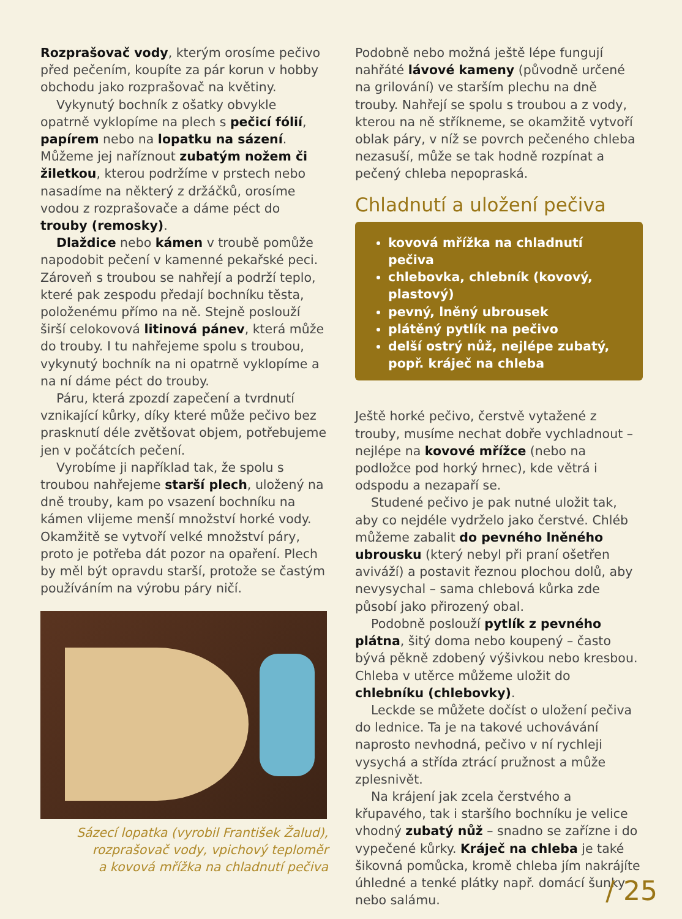Rozprašovač vody, kterým orosíme pečivo před pečením, koupíte za pár korun v hobby obchodu jako rozprašovač na květiny.
Vykynutý bochník z ošatky obvykle opatrně vyklopíme na plech s pečicí fólií, papírem nebo na lopatku na sázení. Můžeme jej naříznout zubatým nožem či žiletkou, kterou podržíme v prstech nebo nasadíme na některý z držáčků, orosíme vodou z rozprašovače a dáme péct do trouby (remosky).
Dlaždice nebo kámen v troubě pomůže napodobit pečení v kamenné pekařské peci. Zároveň s troubou se nahřejí a podrží teplo, které pak zespodu předají bochníku těsta, položenému přímo na ně. Stejně poslouží širší celokovová litinová pánev, která může do trouby. I tu nahřejeme spolu s troubou, vykynutý bochník na ni opatrně vyklopíme a na ní dáme péct do trouby.
Páru, která zpozdí zapečení a tvrdnutí vznikající kůrky, díky které může pečivo bez prasknutí déle zvětšovat objem, potřebujeme jen v počátcích pečení.
Vyrobíme ji například tak, že spolu s troubou nahřejeme starší plech, uložený na dně trouby, kam po vsazení bochníku na kámen vlijeme menší množství horké vody. Okamžitě se vytvoří velké množství páry, proto je potřeba dát pozor na opaření. Plech by měl být opravdu starší, protože se častým používáním na výrobu páry ničí.
Sázecí lopatka (vyrobil František Žalud),
rozprašovač vody, vpichový teploměr
a kovová mřížka na chladnutí pečiva
Podobně nebo možná ještě lépe fungují nahřáté lávové kameny (původně určené na grilování) ve starším plechu na dně trouby. Nahřejí se spolu s troubou a z vody, kterou na ně stříkneme, se okamžitě vytvoří oblak páry, v níž se povrch pečeného chleba nezasuší, může se tak hodně rozpínat a pečený chleba nepopraská.
Chladnutí a uložení pečiva
kovová mřížka na chladnutí pečiva
chlebovka, chlebník (kovový, plastový)
pevný, lněný ubrousek
plátěný pytlík na pečivo
delší ostrý nůž, nejlépe zubatý, popř. kráječ na chleba
Ještě horké pečivo, čerstvě vytažené z trouby, musíme nechat dobře vychladnout – nejlépe na kovové mřížce (nebo na podložce pod horký hrnec), kde větrá i odspodu a nezapaří se.
Studené pečivo je pak nutné uložit tak, aby co nejdéle vydrželo jako čerstvé. Chléb můžeme zabalit do pevného lněného ubrousku (který nebyl při praní ošetřen aviváží) a postavit řeznou plochou dolů, aby nevysychal – sama chlebová kůrka zde působí jako přirozený obal.
Podobně poslouží pytlík z pevného plátna, šitý doma nebo koupený – často bývá pěkně zdobený výšivkou nebo kresbou. Chleba v utěrce můžeme uložit do chlebníku (chlebovky).
Leckde se můžete dočíst o uložení pečiva do lednice. Ta je na takové uchovávání naprosto nevhodná, pečivo v ní rychleji vysychá a střída ztrácí pružnost a může zplesnivět.
Na krájení jak zcela čerstvého a křupavého, tak i staršího bochníku je velice vhodný zubatý nůž – snadno se zařízne i do vypečené kůrky. Kráječ na chleba je také šikovná pomůcka, kromě chleba jím nakrájíte úhledné a tenké plátky např. domácí šunky nebo salámu.
/ 25